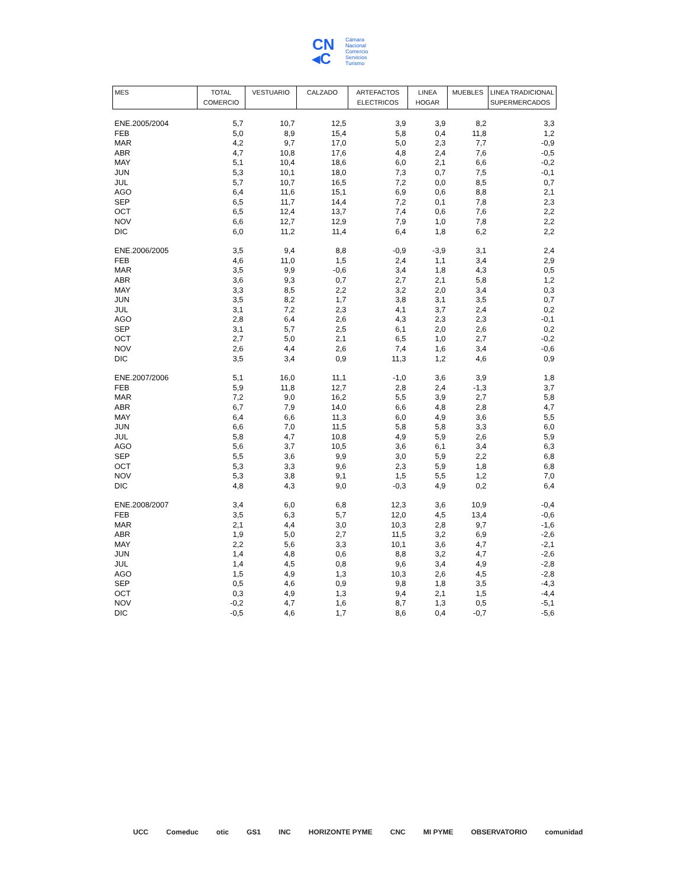CN
◂C
Cámara
Nacional
Comercio
Servicios
Turismo
| MES | TOTAL COMERCIO | VESTUARIO | CALZADO | ARTEFACTOS ELECTRICOS | LINEA HOGAR | MUEBLES | LINEA TRADICIONAL SUPERMERCADOS |
| --- | --- | --- | --- | --- | --- | --- | --- |
| ENE.2005/2004 | 5,7 | 10,7 | 12,5 | 3,9 | 3,9 | 8,2 | 3,3 |
| FEB | 5,0 | 8,9 | 15,4 | 5,8 | 0,4 | 11,8 | 1,2 |
| MAR | 4,2 | 9,7 | 17,0 | 5,0 | 2,3 | 7,7 | -0,9 |
| ABR | 4,7 | 10,8 | 17,6 | 4,8 | 2,4 | 7,6 | -0,5 |
| MAY | 5,1 | 10,4 | 18,6 | 6,0 | 2,1 | 6,6 | -0,2 |
| JUN | 5,3 | 10,1 | 18,0 | 7,3 | 0,7 | 7,5 | -0,1 |
| JUL | 5,7 | 10,7 | 16,5 | 7,2 | 0,0 | 8,5 | 0,7 |
| AGO | 6,4 | 11,6 | 15,1 | 6,9 | 0,6 | 8,8 | 2,1 |
| SEP | 6,5 | 11,7 | 14,4 | 7,2 | 0,1 | 7,8 | 2,3 |
| OCT | 6,5 | 12,4 | 13,7 | 7,4 | 0,6 | 7,6 | 2,2 |
| NOV | 6,6 | 12,7 | 12,9 | 7,9 | 1,0 | 7,8 | 2,2 |
| DIC | 6,0 | 11,2 | 11,4 | 6,4 | 1,8 | 6,2 | 2,2 |
| ENE.2006/2005 | 3,5 | 9,4 | 8,8 | -0,9 | -3,9 | 3,1 | 2,4 |
| FEB | 4,6 | 11,0 | 1,5 | 2,4 | 1,1 | 3,4 | 2,9 |
| MAR | 3,5 | 9,9 | -0,6 | 3,4 | 1,8 | 4,3 | 0,5 |
| ABR | 3,6 | 9,3 | 0,7 | 2,7 | 2,1 | 5,8 | 1,2 |
| MAY | 3,3 | 8,5 | 2,2 | 3,2 | 2,0 | 3,4 | 0,3 |
| JUN | 3,5 | 8,2 | 1,7 | 3,8 | 3,1 | 3,5 | 0,7 |
| JUL | 3,1 | 7,2 | 2,3 | 4,1 | 3,7 | 2,4 | 0,2 |
| AGO | 2,8 | 6,4 | 2,6 | 4,3 | 2,3 | 2,3 | -0,1 |
| SEP | 3,1 | 5,7 | 2,5 | 6,1 | 2,0 | 2,6 | 0,2 |
| OCT | 2,7 | 5,0 | 2,1 | 6,5 | 1,0 | 2,7 | -0,2 |
| NOV | 2,6 | 4,4 | 2,6 | 7,4 | 1,6 | 3,4 | -0,6 |
| DIC | 3,5 | 3,4 | 0,9 | 11,3 | 1,2 | 4,6 | 0,9 |
| ENE.2007/2006 | 5,1 | 16,0 | 11,1 | -1,0 | 3,6 | 3,9 | 1,8 |
| FEB | 5,9 | 11,8 | 12,7 | 2,8 | 2,4 | -1,3 | 3,7 |
| MAR | 7,2 | 9,0 | 16,2 | 5,5 | 3,9 | 2,7 | 5,8 |
| ABR | 6,7 | 7,9 | 14,0 | 6,6 | 4,8 | 2,8 | 4,7 |
| MAY | 6,4 | 6,6 | 11,3 | 6,0 | 4,9 | 3,6 | 5,5 |
| JUN | 6,6 | 7,0 | 11,5 | 5,8 | 5,8 | 3,3 | 6,0 |
| JUL | 5,8 | 4,7 | 10,8 | 4,9 | 5,9 | 2,6 | 5,9 |
| AGO | 5,6 | 3,7 | 10,5 | 3,6 | 6,1 | 3,4 | 6,3 |
| SEP | 5,5 | 3,6 | 9,9 | 3,0 | 5,9 | 2,2 | 6,8 |
| OCT | 5,3 | 3,3 | 9,6 | 2,3 | 5,9 | 1,8 | 6,8 |
| NOV | 5,3 | 3,8 | 9,1 | 1,5 | 5,5 | 1,2 | 7,0 |
| DIC | 4,8 | 4,3 | 9,0 | -0,3 | 4,9 | 0,2 | 6,4 |
| ENE.2008/2007 | 3,4 | 6,0 | 6,8 | 12,3 | 3,6 | 10,9 | -0,4 |
| FEB | 3,5 | 6,3 | 5,7 | 12,0 | 4,5 | 13,4 | -0,6 |
| MAR | 2,1 | 4,4 | 3,0 | 10,3 | 2,8 | 9,7 | -1,6 |
| ABR | 1,9 | 5,0 | 2,7 | 11,5 | 3,2 | 6,9 | -2,6 |
| MAY | 2,2 | 5,6 | 3,3 | 10,1 | 3,6 | 4,7 | -2,1 |
| JUN | 1,4 | 4,8 | 0,6 | 8,8 | 3,2 | 4,7 | -2,6 |
| JUL | 1,4 | 4,5 | 0,8 | 9,6 | 3,4 | 4,9 | -2,8 |
| AGO | 1,5 | 4,9 | 1,3 | 10,3 | 2,6 | 4,5 | -2,8 |
| SEP | 0,5 | 4,6 | 0,9 | 9,8 | 1,8 | 3,5 | -4,3 |
| OCT | 0,3 | 4,9 | 1,3 | 9,4 | 2,1 | 1,5 | -4,4 |
| NOV | -0,2 | 4,7 | 1,6 | 8,7 | 1,3 | 0,5 | -5,1 |
| DIC | -0,5 | 4,6 | 1,7 | 8,6 | 0,4 | -0,7 | -5,6 |
UCC Comeduc otic GS1 INC HORIZONTE PYME CNC MI PYME OBSERVATORIO comunidad